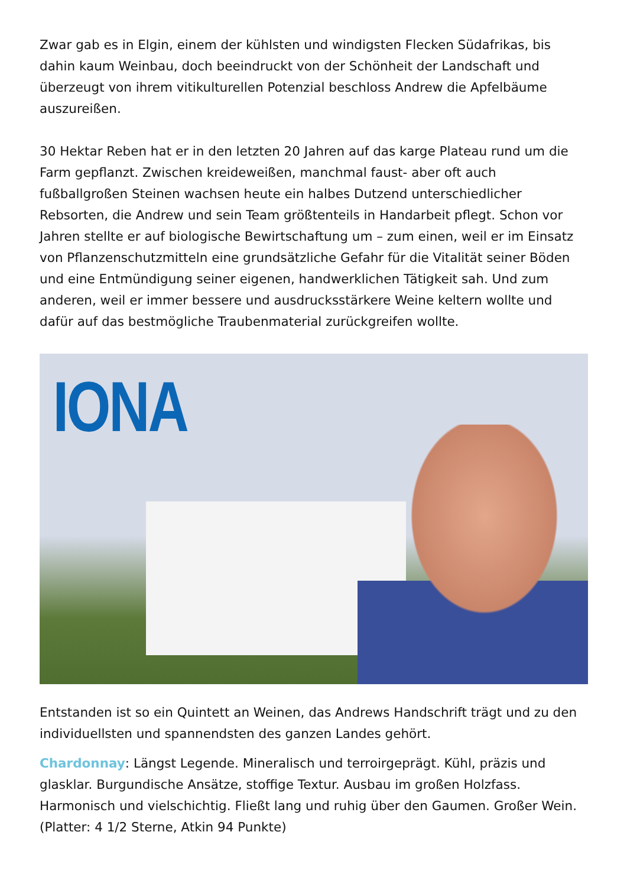Zwar gab es in Elgin, einem der kühlsten und windigsten Flecken Südafrikas, bis dahin kaum Weinbau, doch beeindruckt von der Schönheit der Landschaft und überzeugt von ihrem vitikulturellen Potenzial beschloss Andrew die Apfelbäume auszureißen.
30 Hektar Reben hat er in den letzten 20 Jahren auf das karge Plateau rund um die Farm gepflanzt. Zwischen kreideweißen, manchmal faust- aber oft auch fußballgroßen Steinen wachsen heute ein halbes Dutzend unterschiedlicher Rebsorten, die Andrew und sein Team größtenteils in Handarbeit pflegt. Schon vor Jahren stellte er auf biologische Bewirtschaftung um – zum einen, weil er im Einsatz von Pflanzenschutzmitteln eine grundsätzliche Gefahr für die Vitalität seiner Böden und eine Entmündigung seiner eigenen, handwerklichen Tätigkeit sah. Und zum anderen, weil er immer bessere und ausdrucksstärkere Weine keltern wollte und dafür auf das bestmögliche Traubenmaterial zurückgreifen wollte.
IONA
Entstanden ist so ein Quintett an Weinen, das Andrews Handschrift trägt und zu den individuellsten und spannendsten des ganzen Landes gehört.
Chardonnay: Längst Legende. Mineralisch und terroirgeprägt. Kühl, präzis und glasklar. Burgundische Ansätze, stoffige Textur. Ausbau im großen Holzfass. Harmonisch und vielschichtig. Fließt lang und ruhig über den Gaumen. Großer Wein. (Platter: 4 1/2 Sterne, Atkin 94 Punkte)